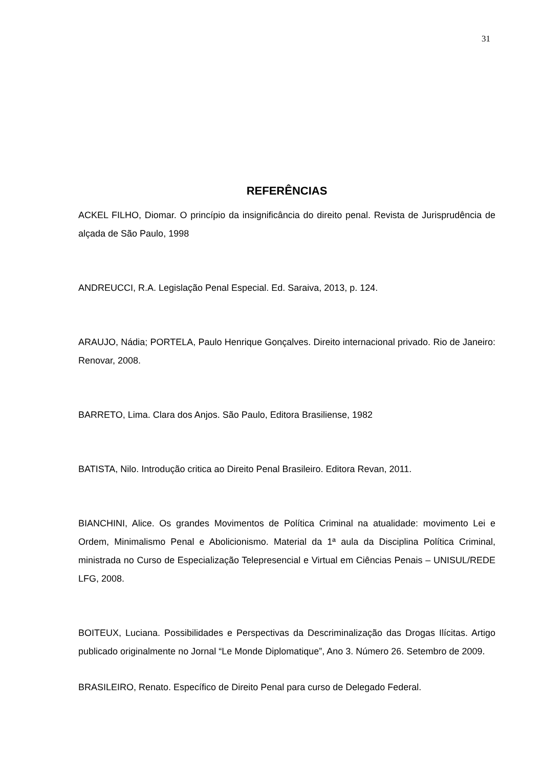31
REFERÊNCIAS
ACKEL FILHO, Diomar. O princípio da insignificância do direito penal. Revista de Jurisprudência de alçada de São Paulo, 1998
ANDREUCCI, R.A. Legislação Penal Especial. Ed. Saraiva, 2013, p. 124.
ARAUJO, Nádia; PORTELA, Paulo Henrique Gonçalves. Direito internacional privado. Rio de Janeiro: Renovar, 2008.
BARRETO, Lima. Clara dos Anjos. São Paulo, Editora Brasiliense, 1982
BATISTA, Nilo. Introdução critica ao Direito Penal Brasileiro. Editora Revan, 2011.
BIANCHINI, Alice. Os grandes Movimentos de Política Criminal na atualidade: movimento Lei e Ordem, Minimalismo Penal e Abolicionismo. Material da 1ª aula da Disciplina Política Criminal, ministrada no Curso de Especialização Telepresencial e Virtual em Ciências Penais – UNISUL/REDE LFG, 2008.
BOITEUX, Luciana. Possibilidades e Perspectivas da Descriminalização das Drogas Ilícitas. Artigo publicado originalmente no Jornal “Le Monde Diplomatique”, Ano 3. Número 26. Setembro de 2009.
BRASILEIRO, Renato. Específico de Direito Penal para curso de Delegado Federal.